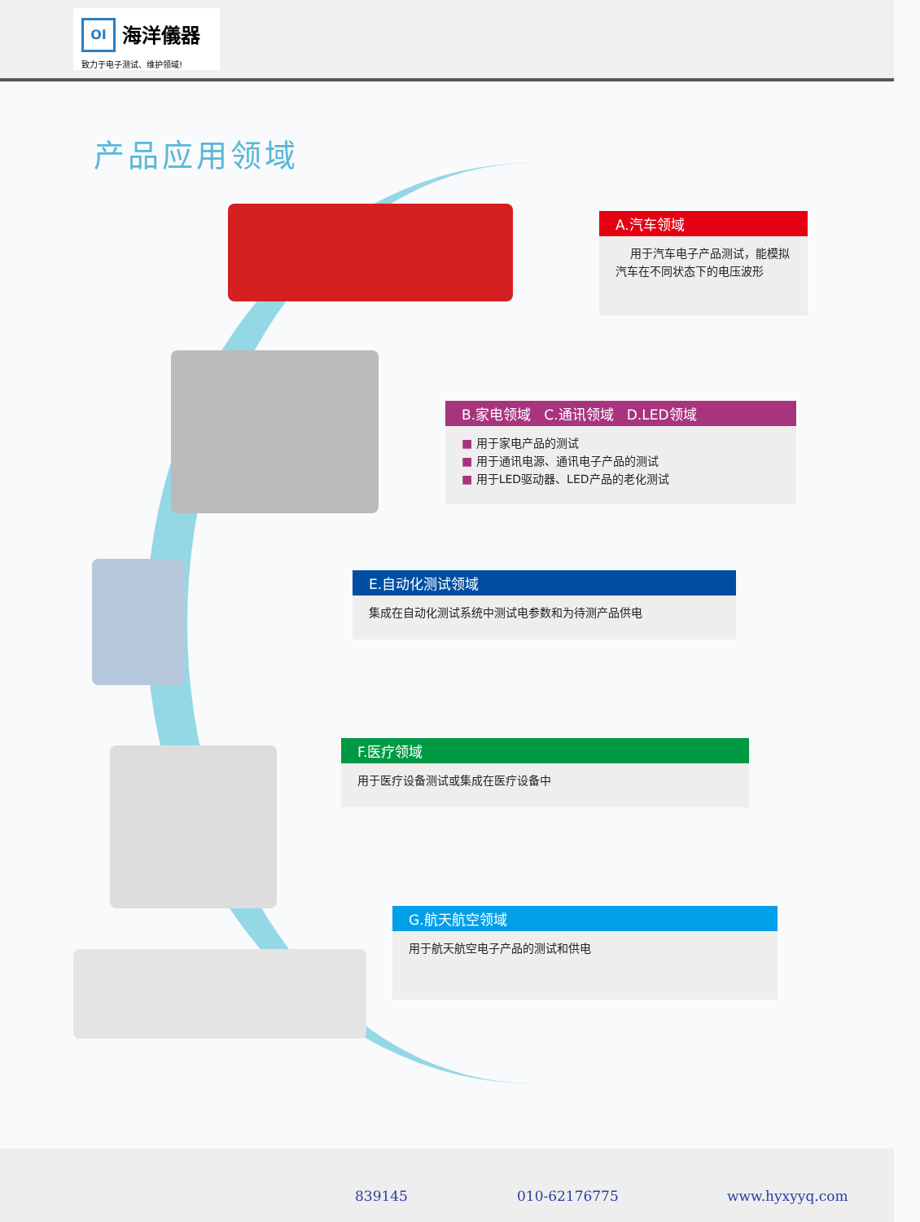OI
海洋儀器
致力于电子测试、维护领域!
产品应用领域
A.汽车领域
用于汽车电子产品测试，能模拟汽车在不同状态下的电压波形
B.家电领域 C.通讯领域 D.LED领域
■ 用于家电产品的测试
■ 用于通讯电源、通讯电子产品的测试
■ 用于LED驱动器、LED产品的老化测试
E.自动化测试领域
集成在自动化测试系统中测试电参数和为待测产品供电
F.医疗领域
用于医疗设备测试或集成在医疗设备中
G.航天航空领域
用于航天航空电子产品的测试和供电
839145 010-62176775 www.hyxyyq.com